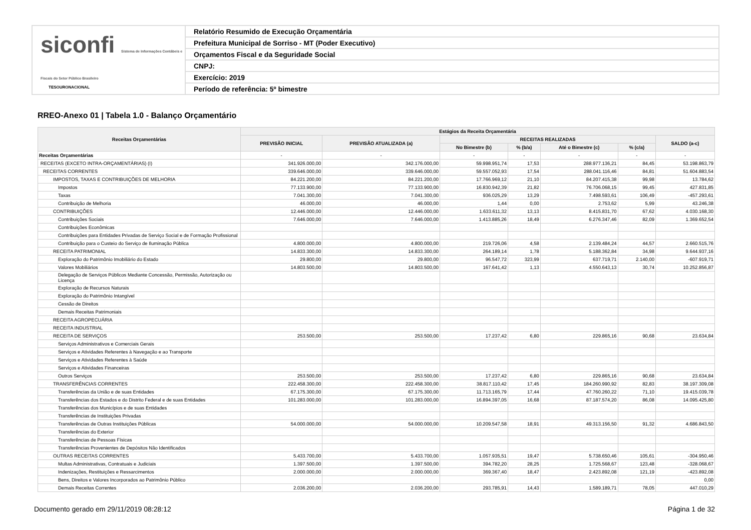siconfi Sistema de Informações Contábeis e Fiscais do Setor Público Brasileiro
TESOURONACIONAL
Relatório Resumido de Execução Orçamentária
Prefeitura Municipal de Sorriso - MT (Poder Executivo)
Orçamentos Fiscal e da Seguridade Social
CNPJ:
Exercício: 2019
Período de referência: 5º bimestre
RREO-Anexo 01 | Tabela 1.0 - Balanço Orçamentário
| Receitas Orçamentárias | Estágios da Receita Orçamentária | | | | | | |
| --- | --- | --- | --- | --- | --- | --- | --- |
| | PREVISÃO INICIAL | PREVISÃO ATUALIZADA (a) | RECEITAS REALIZADAS | | | | SALDO (a-c) |
| | | | No Bimestre (b) | % (b/a) | Até o Bimestre (c) | % (c/a) | |
| Receitas Orçamentárias | - | - | - | - | - | - | - |
| RECEITAS (EXCETO INTRA-ORÇAMENTÁRIAS) (I) | 341.926.000,00 | 342.176.000,00 | 59.998.951,74 | 17,53 | 288.977.136,21 | 84,45 | 53.198.863,79 |
| RECEITAS CORRENTES | 339.646.000,00 | 339.646.000,00 | 59.557.052,93 | 17,54 | 288.041.116,46 | 84,81 | 51.604.883,54 |
| IMPOSTOS, TAXAS E CONTRIBUIÇÕES DE MELHORIA | 84.221.200,00 | 84.221.200,00 | 17.766.969,12 | 21,10 | 84.207.415,38 | 99,98 | 13.784,62 |
| Impostos | 77.133.900,00 | 77.133.900,00 | 16.830.942,39 | 21,82 | 76.706.068,15 | 99,45 | 427.831,85 |
| Taxas | 7.041.300,00 | 7.041.300,00 | 936.025,29 | 13,29 | 7.498.593,61 | 106,49 | -457.293,61 |
| Contribuição de Melhoria | 46.000,00 | 46.000,00 | 1,44 | 0,00 | 2.753,62 | 5,99 | 43.246,38 |
| CONTRIBUIÇÕES | 12.446.000,00 | 12.446.000,00 | 1.633.611,32 | 13,13 | 8.415.831,70 | 67,62 | 4.030.168,30 |
| Contribuições Sociais | 7.646.000,00 | 7.646.000,00 | 1.413.885,26 | 18,49 | 6.276.347,46 | 82,09 | 1.369.652,54 |
| Contribuições Econômicas | | | | | | | |
| Contribuições para Entidades Privadas de Serviço Social e de Formação Profissional | | | | | | | |
| Contribuição para o Custeio do Serviço de Iluminação Pública | 4.800.000,00 | 4.800.000,00 | 219.726,06 | 4,58 | 2.139.484,24 | 44,57 | 2.660.515,76 |
| RECEITA PATRIMONIAL | 14.833.300,00 | 14.833.300,00 | 264.189,14 | 1,78 | 5.188.362,84 | 34,98 | 9.644.937,16 |
| Exploração do Patrimônio Imobiliário do Estado | 29.800,00 | 29.800,00 | 96.547,72 | 323,99 | 637.719,71 | 2.140,00 | -607.919,71 |
| Valores Mobiliários | 14.803.500,00 | 14.803.500,00 | 167.641,42 | 1,13 | 4.550.643,13 | 30,74 | 10.252.856,87 |
| Delegação de Serviços Públicos Mediante Concessão, Permissão, Autorização ou Licença | | | | | | | |
| Exploração de Recursos Naturais | | | | | | | |
| Exploração do Patrimônio Intangível | | | | | | | |
| Cessão de Direitos | | | | | | | |
| Demais Receitas Patrimoniais | | | | | | | |
| RECEITA AGROPECUÁRIA | | | | | | | |
| RECEITA INDUSTRIAL | | | | | | | |
| RECEITA DE SERVIÇOS | 253.500,00 | 253.500,00 | 17.237,42 | 6,80 | 229.865,16 | 90,68 | 23.634,84 |
| Serviços Administrativos e Comerciais Gerais | | | | | | | |
| Serviços e Atividades Referentes à Navegação e ao Transporte | | | | | | | |
| Serviços e Atividades Referentes à Saúde | | | | | | | |
| Serviços e Atividades Financeiras | | | | | | | |
| Outros Serviços | 253.500,00 | 253.500,00 | 17.237,42 | 6,80 | 229.865,16 | 90,68 | 23.634,84 |
| TRANSFERÊNCIAS CORRENTES | 222.458.300,00 | 222.458.300,00 | 38.817.110,42 | 17,45 | 184.260.990,92 | 82,83 | 38.197.309,08 |
| Transferências da União e de suas Entidades | 67.175.300,00 | 67.175.300,00 | 11.713.165,79 | 17,44 | 47.760.260,22 | 71,10 | 19.415.039,78 |
| Transferências dos Estados e do Distrito Federal e de suas Entidades | 101.283.000,00 | 101.283.000,00 | 16.894.397,05 | 16,68 | 87.187.574,20 | 86,08 | 14.095.425,80 |
| Transferências dos Municípios e de suas Entidades | | | | | | | |
| Transferências de Instituições Privadas | | | | | | | |
| Transferências de Outras Instituições Públicas | 54.000.000,00 | 54.000.000,00 | 10.209.547,58 | 18,91 | 49.313.156,50 | 91,32 | 4.686.843,50 |
| Transferências do Exterior | | | | | | | |
| Transferências de Pessoas Físicas | | | | | | | |
| Transferências Provenientes de Depósitos Não Identificados | | | | | | | |
| OUTRAS RECEITAS CORRENTES | 5.433.700,00 | 5.433.700,00 | 1.057.935,51 | 19,47 | 5.738.650,46 | 105,61 | -304.950,46 |
| Multas Administrativas, Contratuais e Judiciais | 1.397.500,00 | 1.397.500,00 | 394.782,20 | 28,25 | 1.725.568,67 | 123,48 | -328.068,67 |
| Indenizações, Restituições e Ressarcimentos | 2.000.000,00 | 2.000.000,00 | 369.367,40 | 18,47 | 2.423.892,08 | 121,19 | -423.892,08 |
| Bens, Direitos e Valores Incorporados ao Patrimônio Público | | | | | | | 0,00 |
| Demais Receitas Correntes | 2.036.200,00 | 2.036.200,00 | 293.785,91 | 14,43 | 1.589.189,71 | 78,05 | 447.010,29 |
Documento gerado em 29/11/2019 08:28:12
Página 1 de 32